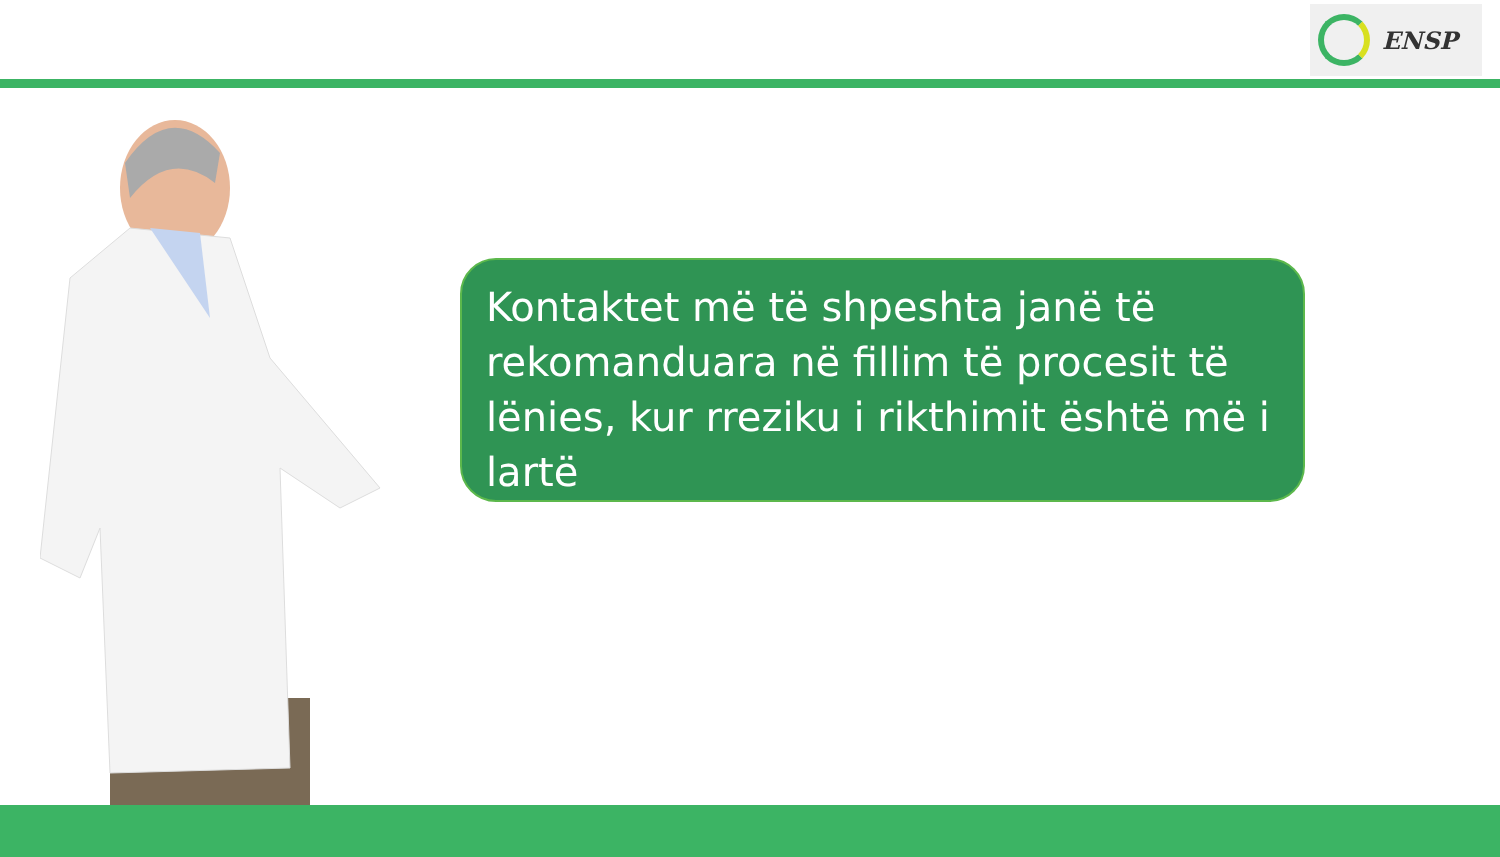ENSP
Kontaktet më të shpeshta janë të rekomanduara në fillim të procesit të lënies, kur rreziku i rikthimit është më i lartë